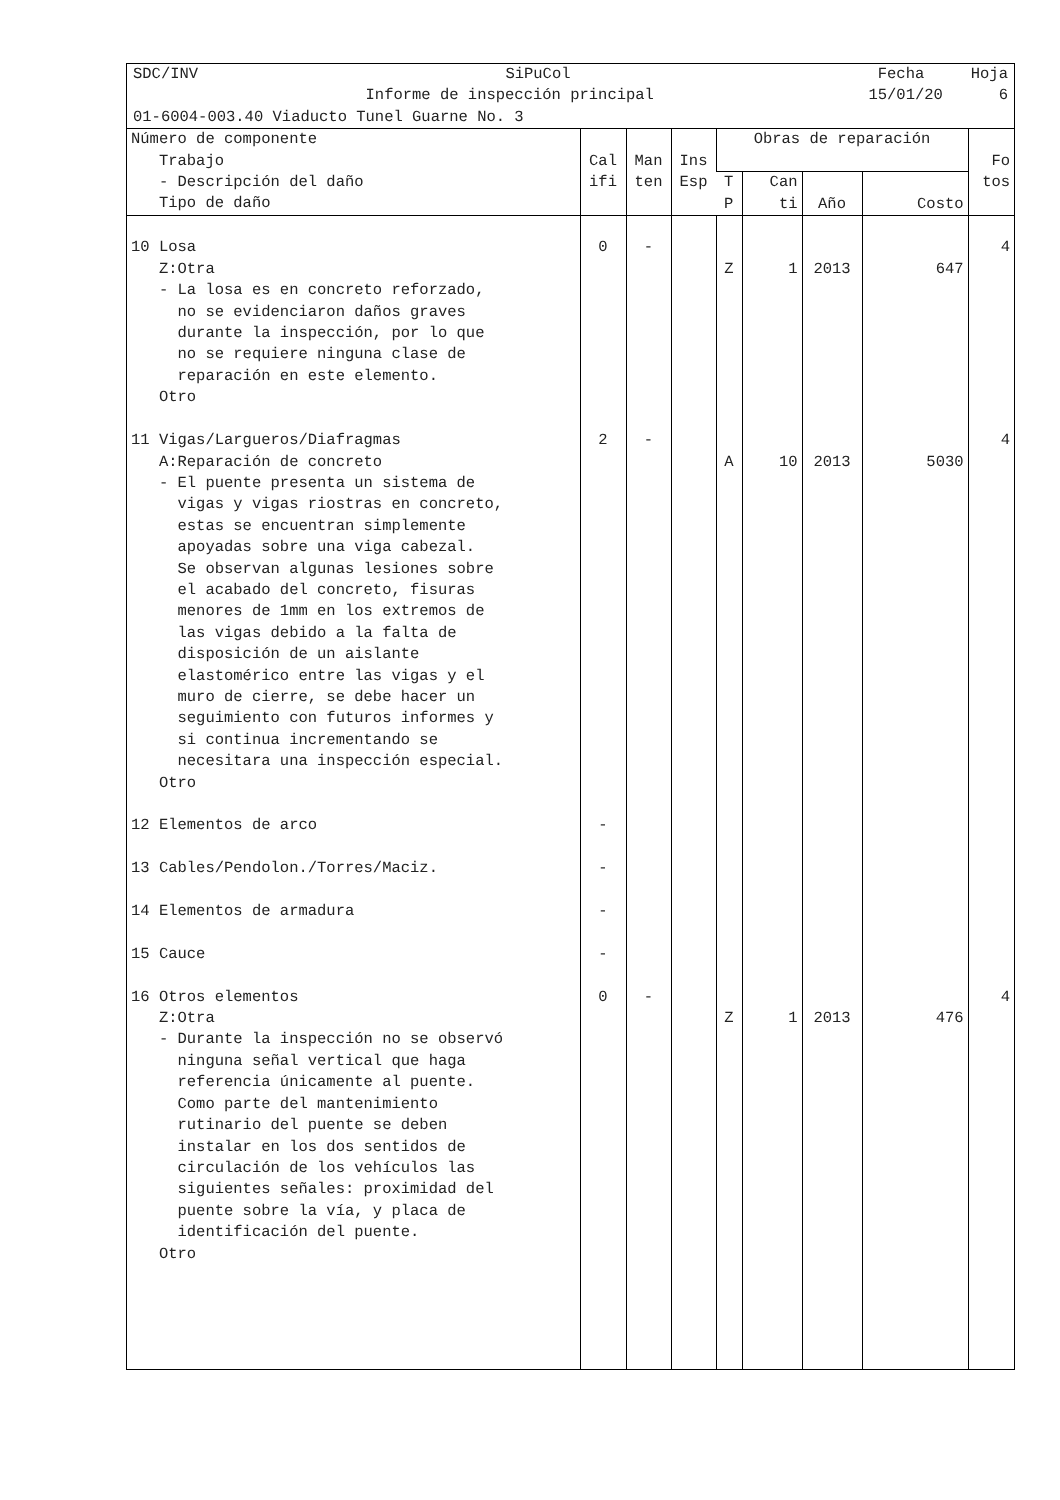SDC/INV SiPuCol Fecha Hoja
Informe de inspección principal 15/01/20 6
01-6004-003.40 Viaducto Tunel Guarne No. 3
| Número de componente Trabajo - Descripción del daño Tipo de daño | Cal ifi | Man ten | Ins Esp | Obras de reparación | | | | Fo tos |
| --- | --- | --- | --- | --- | --- | --- | --- | --- |
| | | | | T P | Can ti | Año | Costo | |
| 10 Losa Z:Otra - La losa es en concreto reforzado, no se evidenciaron daños graves durante la inspección, por lo que no se requiere ninguna clase de reparación en este elemento. Otro | 0 | - | | Z | 1 | 2013 | 647 | 4 |
| 11 Vigas/Largueros/Diafragmas A:Reparación de concreto - El puente presenta un sistema de vigas y vigas riostras en concreto, estas se encuentran simplemente apoyadas sobre una viga cabezal. Se observan algunas lesiones sobre el acabado del concreto, fisuras menores de 1mm en los extremos de las vigas debido a la falta de disposición de un aislante elastomérico entre las vigas y el muro de cierre, se debe hacer un seguimiento con futuros informes y si continua incrementando se necesitara una inspección especial. Otro | 2 | - | | A | 10 | 2013 | 5030 | 4 |
| 12 Elementos de arco | - | | | | | | | |
| 13 Cables/Pendolon./Torres/Maciz. | - | | | | | | | |
| 14 Elementos de armadura | - | | | | | | | |
| 15 Cauce | - | | | | | | | |
| 16 Otros elementos Z:Otra - Durante la inspección no se observó ninguna señal vertical que haga referencia únicamente al puente. Como parte del mantenimiento rutinario del puente se deben instalar en los dos sentidos de circulación de los vehículos las siguientes señales: proximidad del puente sobre la vía, y placa de identificación del puente. Otro | 0 | - | | Z | 1 | 2013 | 476 | 4 |